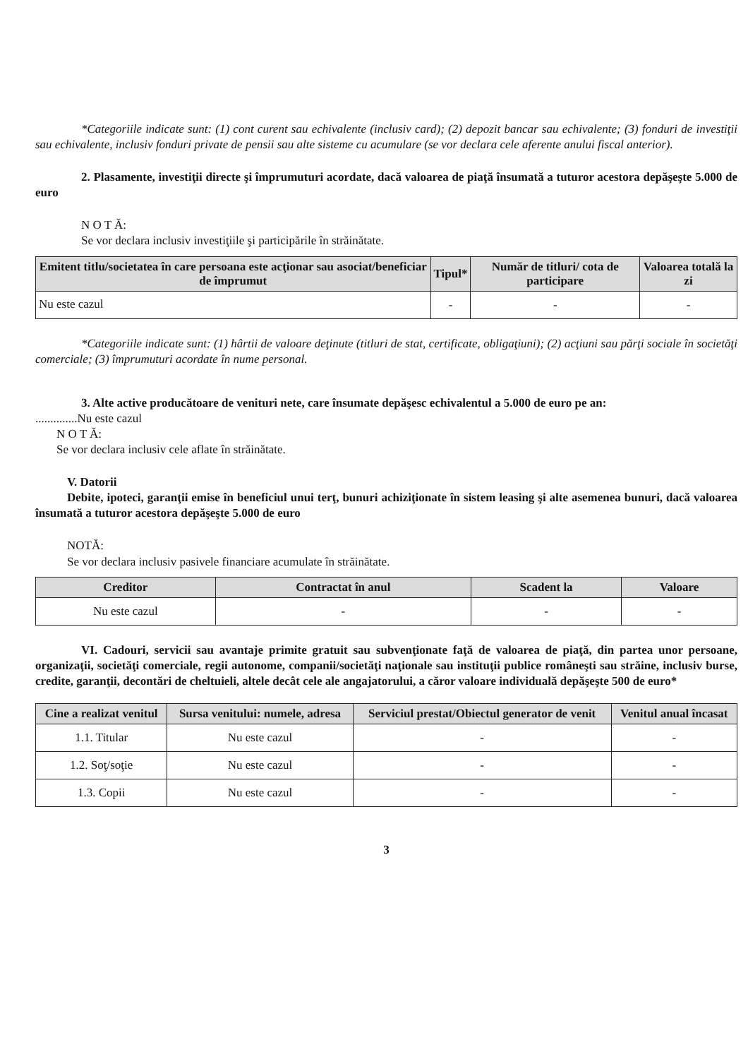*Categoriile indicate sunt: (1) cont curent sau echivalente (inclusiv card); (2) depozit bancar sau echivalente; (3) fonduri de investiţii sau echivalente, inclusiv fonduri private de pensii sau alte sisteme cu acumulare (se vor declara cele aferente anului fiscal anterior).
2. Plasamente, investiţii directe şi împrumuturi acordate, dacă valoarea de piaţă însumată a tuturor acestora depăşeşte 5.000 de euro
N O T Ă:
Se vor declara inclusiv investiţiile şi participările în străinătate.
| Emitent titlu/societatea în care persoana este acţionar sau asociat/beneficiar de împrumut | Tipul* | Număr de titluri/ cota de participare | Valoarea totală la zi |
| --- | --- | --- | --- |
| Nu este cazul | - | - | - |
*Categoriile indicate sunt: (1) hârtii de valoare deţinute (titluri de stat, certificate, obligaţiuni); (2) acţiuni sau părţi sociale în societăţi comerciale; (3) împrumuturi acordate în nume personal.
3. Alte active producătoare de venituri nete, care însumate depăşesc echivalentul a 5.000 de euro pe an:
..............Nu este cazul
N O T Ă:
Se vor declara inclusiv cele aflate în străinătate.
V. Datorii
Debite, ipoteci, garanţii emise în beneficiul unui terţ, bunuri achiziţionate în sistem leasing şi alte asemenea bunuri, dacă valoarea însumată a tuturor acestora depăşeşte 5.000 de euro
NOTĂ:
Se vor declara inclusiv pasivele financiare acumulate în străinătate.
| Creditor | Contractat în anul | Scadent la | Valoare |
| --- | --- | --- | --- |
| Nu este cazul | - | - | - |
VI. Cadouri, servicii sau avantaje primite gratuit sau subvenţionate faţă de valoarea de piaţă, din partea unor persoane, organizaţii, societăţi comerciale, regii autonome, companii/societăţi naţionale sau instituţii publice româneşti sau străine, inclusiv burse, credite, garanţii, decontări de cheltuieli, altele decât cele ale angajatorului, a căror valoare individuală depăşeşte 500 de euro*
| Cine a realizat venitul | Sursa venitului: numele, adresa | Serviciul prestat/Obiectul generator de venit | Venitul anual încasat |
| --- | --- | --- | --- |
| 1.1. Titular | Nu este cazul | - | - |
| 1.2. Soţ/soţie | Nu este cazul | - | - |
| 1.3. Copii | Nu este cazul | - | - |
3